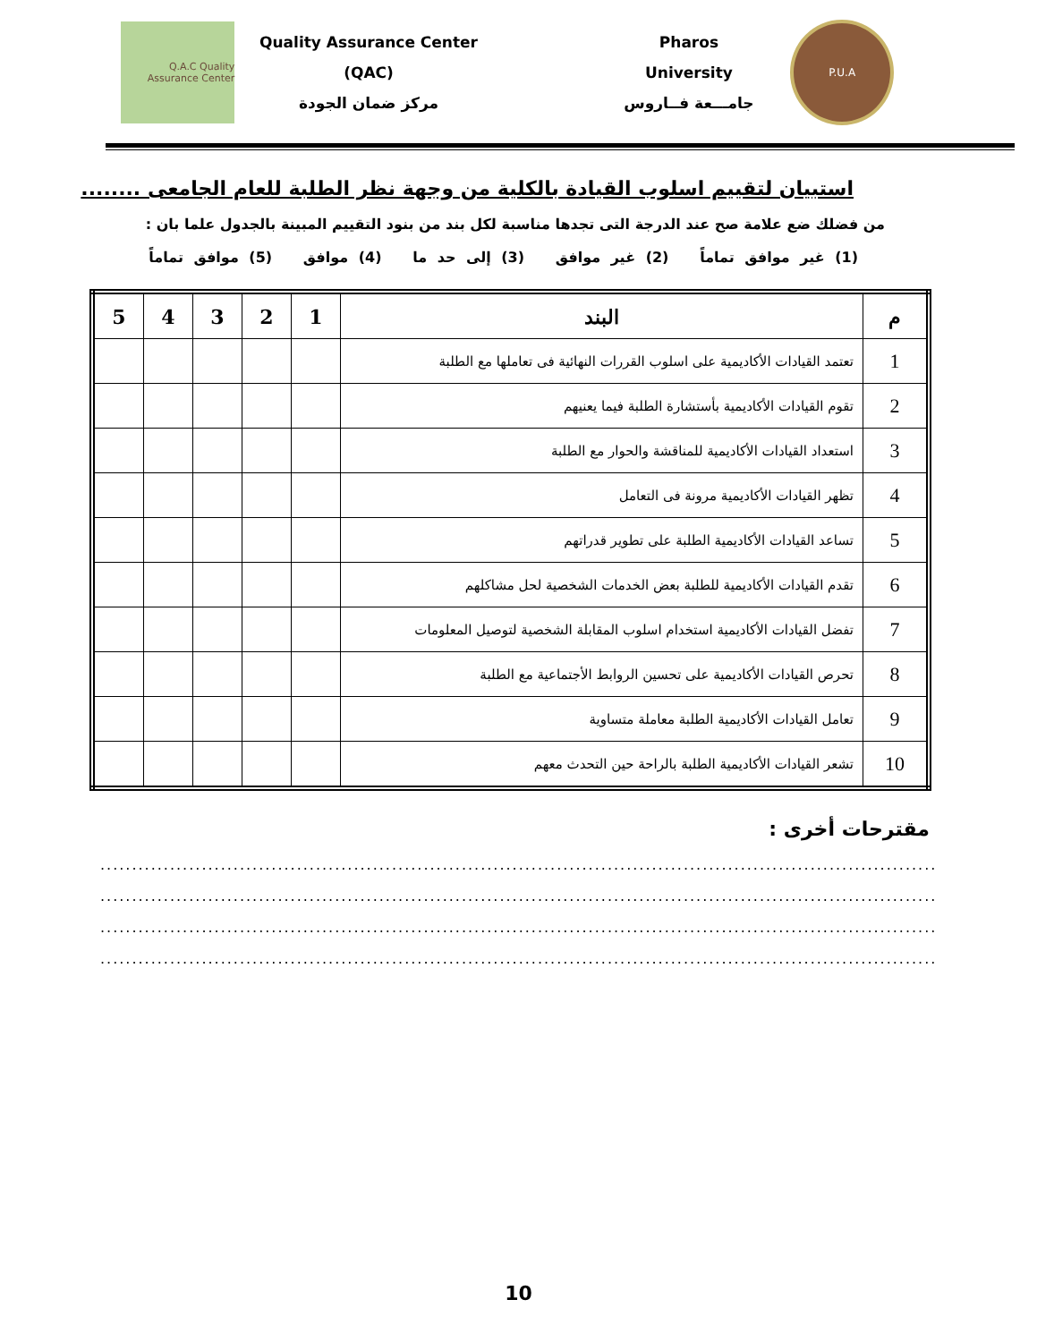P.U.A
Pharos University
جامـــعة فــاروس
Quality Assurance Center (QAC)
مركز ضمان الجودة
Q.A.C Quality Assurance Center
استبيان لتقييم اسلوب القيادة بالكلية من وجهة نظر الطلبة للعام الجامعى ........
من فضلك ضع علامة صح عند الدرجة التى تجدها مناسبة لكل بند من بنود التقييم المبينة بالجدول علما بان :
(1) غير موافق تماماً (2) غير موافق (3) إلى حد ما (4) موافق (5) موافق تماماً
| م | البند | 1 | 2 | 3 | 4 | 5 |
| --- | --- | --- | --- | --- | --- | --- |
| 1 | تعتمد القيادات الأكاديمية على اسلوب القررات النهائية فى تعاملها مع الطلبة | | | | | |
| 2 | تقوم القيادات الأكاديمية بأستشارة الطلبة فيما يعنيهم | | | | | |
| 3 | استعداد القيادات الأكاديمية للمناقشة والحوار مع الطلبة | | | | | |
| 4 | تظهر القيادات الأكاديمية مرونة فى التعامل | | | | | |
| 5 | تساعد القيادات الأكاديمية الطلبة على تطوير قدراتهم | | | | | |
| 6 | تقدم القيادات الأكاديمية للطلبة بعض الخدمات الشخصية لحل مشاكلهم | | | | | |
| 7 | تفضل القيادات الأكاديمية استخدام اسلوب المقابلة الشخصية لتوصيل المعلومات | | | | | |
| 8 | تحرص القيادات الأكاديمية على تحسين الروابط الأجتماعية مع الطلبة | | | | | |
| 9 | تعامل القيادات الأكاديمية الطلبة معاملة متساوية | | | | | |
| 10 | تشعر القيادات الأكاديمية الطلبة بالراحة حين التحدث معهم | | | | | |
مقترحات أخرى :
..........................................................................................................................................................
..........................................................................................................................................................
..........................................................................................................................................................
..........................................................................................................................................................
10